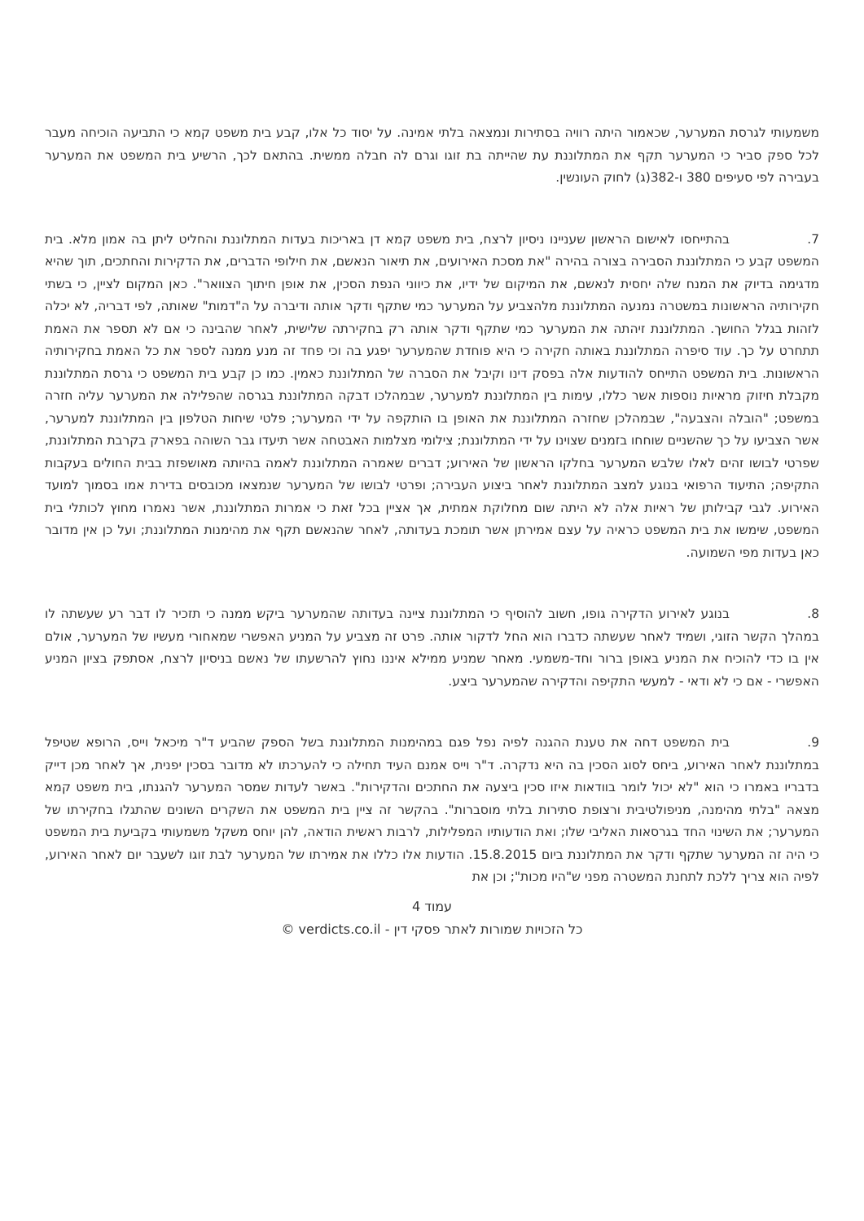משמעותי לגרסת המערער, שכאמור היתה רוויה בסתירות ונמצאה בלתי אמינה. על יסוד כל אלו, קבע בית משפט קמא כי התביעה הוכיחה מעבר לכל ספק סביר כי המערער תקף את המתלוננת עת שהייתה בת זוגו וגרם לה חבלה ממשית. בהתאם לכך, הרשיע בית המשפט את המערער בעבירה לפי סעיפים 380 ו-382(ג) לחוק העונשין.
7. בהתייחסו לאישום הראשון שעניינו ניסיון לרצח, בית משפט קמא דן באריכות בעדות המתלוננת והחליט ליתן בה אמון מלא. בית המשפט קבע כי המתלוננת הסבירה בצורה בהירה "את מסכת האירועים, את תיאור הנאשם, את חילופי הדברים, את הדקירות והחתכים, תוך שהיא מדגימה בדיוק את המנח שלה יחסית לנאשם, את המיקום של ידיו, את כיווני הנפת הסכין, את אופן חיתוך הצוואר". כאן המקום לציין, כי בשתי חקירותיה הראשונות במשטרה נמנעה המתלוננת מלהצביע על המערער כמי שתקף ודקר אותה ודיברה על ה"דמות" שאותה, לפי דבריה, לא יכלה לזהות בגלל החושך. המתלוננת זיהתה את המערער כמי שתקף ודקר אותה רק בחקירתה שלישית, לאחר שהבינה כי אם לא תספר את האמת תתחרט על כך. עוד סיפרה המתלוננת באותה חקירה כי היא פוחדת שהמערער יפגע בה וכי פחד זה מנע ממנה לספר את כל האמת בחקירותיה הראשונות. בית המשפט התייחס להודעות אלה בפסק דינו וקיבל את הסברה של המתלוננת כאמין. כמו כן קבע בית המשפט כי גרסת המתלוננת מקבלת חיזוק מראיות נוספות אשר כללו, עימות בין המתלוננת למערער, שבמהלכו דבקה המתלוננת בגרסה שהפלילה את המערער עליה חזרה במשפט; "הובלה והצבעה", שבמהלכן שחזרה המתלוננת את האופן בו הותקפה על ידי המערער; פלטי שיחות הטלפון בין המתלוננת למערער, אשר הצביעו על כך שהשניים שוחחו בזמנים שצוינו על ידי המתלוננת; צילומי מצלמות האבטחה אשר תיעדו גבר השוהה בפארק בקרבת המתלוננת, שפרטי לבושו זהים לאלו שלבש המערער בחלקו הראשון של האירוע; דברים שאמרה המתלוננת לאמה בהיותה מאושפזת בבית החולים בעקבות התקיפה; התיעוד הרפואי בנוגע למצב המתלוננת לאחר ביצוע העבירה; ופרטי לבושו של המערער שנמצאו מכובסים בדירת אמו בסמוך למועד האירוע. לגבי קבילותן של ראיות אלה לא היתה שום מחלוקת אמתית, אך אציין בכל זאת כי אמרות המתלוננת, אשר נאמרו מחוץ לכותלי בית המשפט, שימשו את בית המשפט כראיה על עצם אמירתן אשר תומכת בעדותה, לאחר שהנאשם תקף את מהימנות המתלוננת; ועל כן אין מדובר כאן בעדות מפי השמועה.
8. בנוגע לאירוע הדקירה גופו, חשוב להוסיף כי המתלוננת ציינה בעדותה שהמערער ביקש ממנה כי תזכיר לו דבר רע שעשתה לו במהלך הקשר הזוגי, ושמיד לאחר שעשתה כדברו הוא החל לדקור אותה. פרט זה מצביע על המניע האפשרי שמאחורי מעשיו של המערער, אולם אין בו כדי להוכיח את המניע באופן ברור וחד-משמעי. מאחר שמניע ממילא איננו נחוץ להרשעתו של נאשם בניסיון לרצח, אסתפק בציון המניע האפשרי - אם כי לא ודאי - למעשי התקיפה והדקירה שהמערער ביצע.
9. בית המשפט דחה את טענת ההגנה לפיה נפל פגם במהימנות המתלוננת בשל הספק שהביע ד"ר מיכאל וייס, הרופא שטיפל במתלוננת לאחר האירוע, ביחס לסוג הסכין בה היא נדקרה. ד"ר וייס אמנם העיד תחילה כי להערכתו לא מדובר בסכין יפנית, אך לאחר מכן דייק בדבריו באמרו כי הוא "לא יכול לומר בוודאות איזו סכין ביצעה את החתכים והדקירות". באשר לעדות שמסר המערער להגנתו, בית משפט קמא מצאהּ "בלתי מהימנה, מניפולטיבית ורצופת סתירות בלתי מוסברות". בהקשר זה ציין בית המשפט את השקרים השונים שהתגלו בחקירתו של המערער; את השינוי החד בגרסאות האליבי שלו; ואת הודעותיו המפלילות, לרבות ראשית הודאה, להן יוחס משקל משמעותי בקביעת בית המשפט כי היה זה המערער שתקף ודקר את המתלוננת ביום 15.8.2015. הודעות אלו כללו את אמירתו של המערער לבת זוגו לשעבר יום לאחר האירוע, לפיה הוא צריך ללכת לתחנת המשטרה מפני ש"היו מכות"; וכן את
עמוד 4
כל הזכויות שמורות לאתר פסקי דין - verdicts.co.il ©